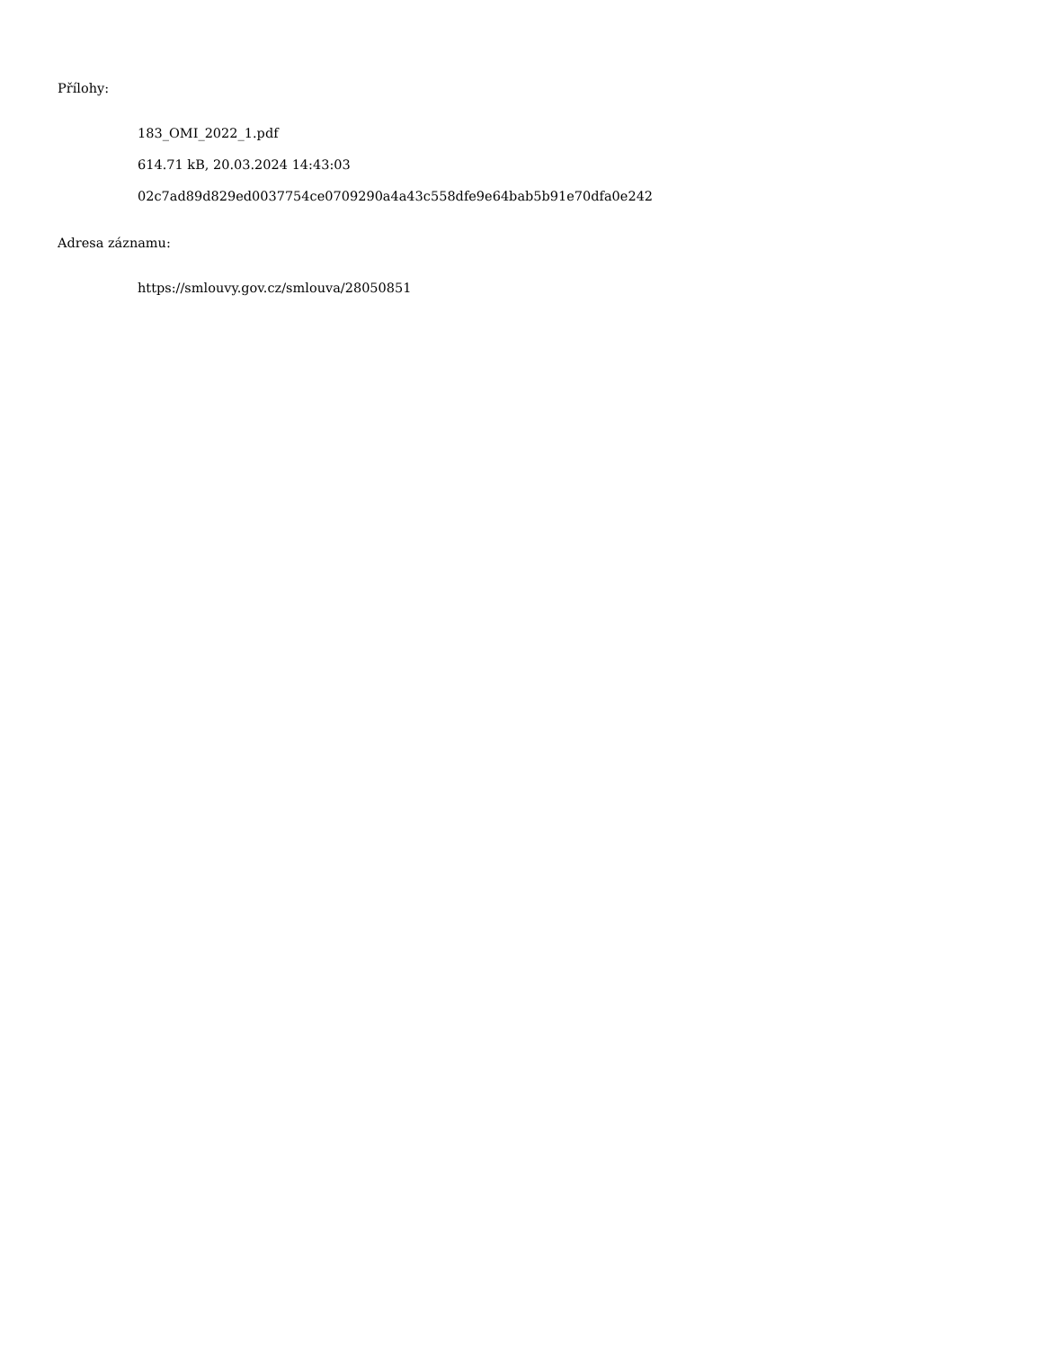Přílohy:
183_OMI_2022_1.pdf
614.71 kB, 20.03.2024 14:43:03
02c7ad89d829ed0037754ce0709290a4a43c558dfe9e64bab5b91e70dfa0e242
Adresa záznamu:
https://smlouvy.gov.cz/smlouva/28050851